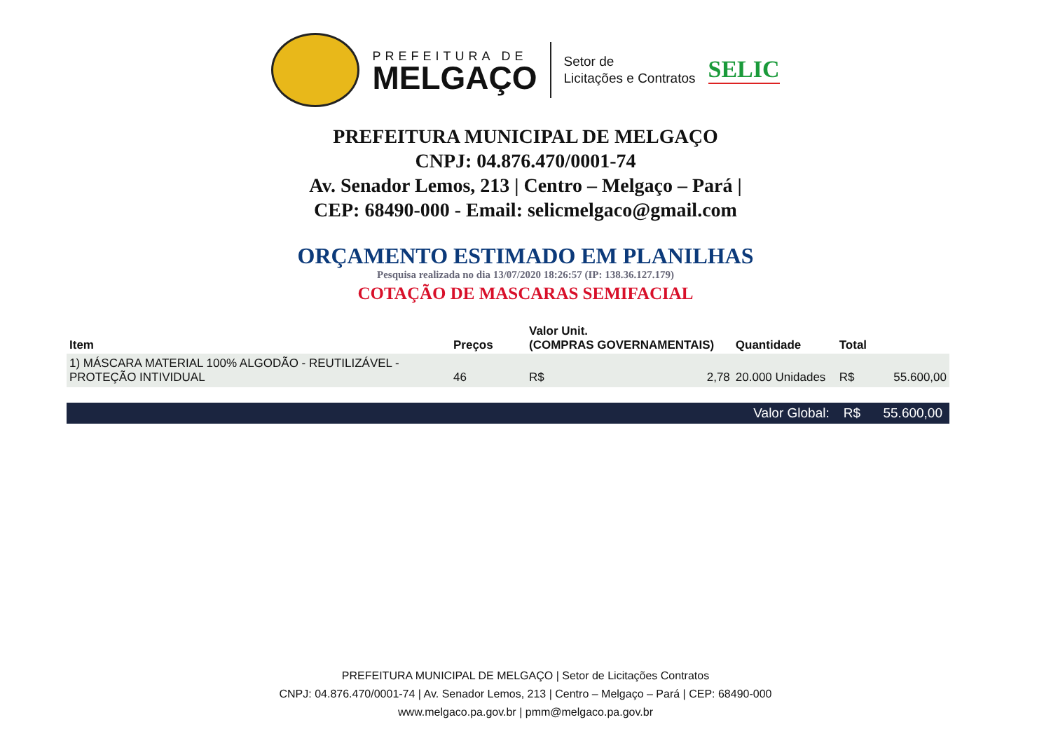PREFEITURA DE
MELGAÇO
Setor de
Licitações e Contratos
SELIC
PREFEITURA MUNICIPAL DE MELGAÇO
CNPJ: 04.876.470/0001-74
Av. Senador Lemos, 213 | Centro – Melgaço – Pará |
CEP: 68490-000 - Email: selicmelgaco@gmail.com
ORÇAMENTO ESTIMADO EM PLANILHAS
Pesquisa realizada no dia 13/07/2020 18:26:57 (IP: 138.36.127.179)
COTAÇÃO DE MASCARAS SEMIFACIAL
| Item | Preços | Valor Unit. (COMPRAS GOVERNAMENTAIS) | | Quantidade | Total | |
| --- | --- | --- | --- | --- | --- | --- |
| 1) MÁSCARA MATERIAL 100% ALGODÃO - REUTILIZÁVEL - PROTEÇÃO INTIVIDUAL | 46 | R$ | 2,78 | 20.000 Unidades | R$ | 55.600,00 |
| Valor Global: | | | | | R$ | 55.600,00 |
PREFEITURA MUNICIPAL DE MELGAÇO | Setor de Licitações Contratos
CNPJ: 04.876.470/0001-74 | Av. Senador Lemos, 213 | Centro – Melgaço – Pará | CEP: 68490-000
www.melgaco.pa.gov.br | pmm@melgaco.pa.gov.br